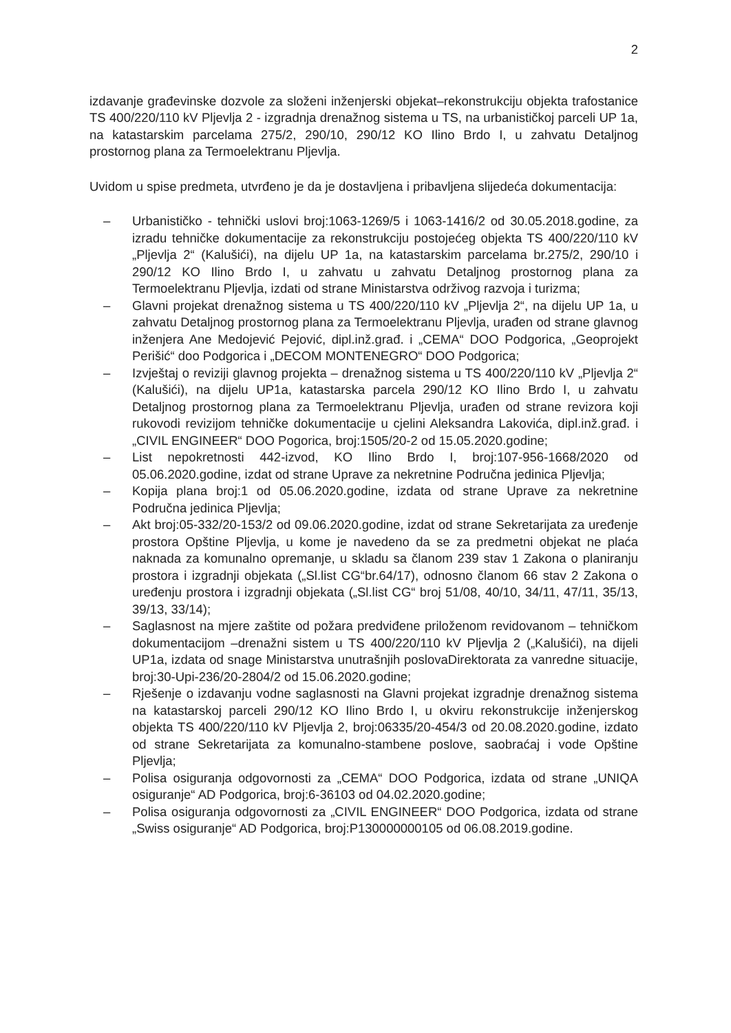2
izdavanje građevinske dozvole za složeni inženjerski objekat–rekonstrukciju objekta trafostanice TS 400/220/110 kV Pljevlja 2 - izgradnja drenažnog sistema u TS, na urbanističkoj parceli UP 1a, na katastarskim parcelama 275/2, 290/10, 290/12 KO Ilino Brdo I, u zahvatu Detaljnog prostornog plana za Termoelektranu Pljevlja.
Uvidom u spise predmeta, utvrđeno je da je dostavljena i pribavljena slijedeća dokumentacija:
– Urbanističko - tehnički uslovi broj:1063-1269/5 i 1063-1416/2 od 30.05.2018.godine, za izradu tehničke dokumentacije za rekonstrukciju postojećeg objekta TS 400/220/110 kV „Pljevlja 2“ (Kalušići), na dijelu UP 1a, na katastarskim parcelama br.275/2, 290/10 i 290/12 KO Ilino Brdo I, u zahvatu u zahvatu Detaljnog prostornog plana za Termoelektranu Pljevlja, izdati od strane Ministarstva održivog razvoja i turizma;
– Glavni projekat drenažnog sistema u TS 400/220/110 kV „Pljevlja 2“, na dijelu UP 1a, u zahvatu Detaljnog prostornog plana za Termoelektranu Pljevlja, urađen od strane glavnog inženjera Ane Medojević Pejović, dipl.inž.građ. i „CEMA“ DOO Podgorica, „Geoprojekt Perišić“ doo Podgorica i „DECOM MONTENEGRO“ DOO Podgorica;
– Izvještaj o reviziji glavnog projekta – drenažnog sistema u TS 400/220/110 kV „Pljevlja 2“ (Kalušići), na dijelu UP1a, katastarska parcela 290/12 KO Ilino Brdo I, u zahvatu Detaljnog prostornog plana za Termoelektranu Pljevlja, urađen od strane revizora koji rukovodi revizijom tehničke dokumentacije u cjelini Aleksandra Lakovića, dipl.inž.građ. i „CIVIL ENGINEER“ DOO Pogorica, broj:1505/20-2 od 15.05.2020.godine;
– List nepokretnosti 442-izvod, KO Ilino Brdo I, broj:107-956-1668/2020 od 05.06.2020.godine, izdat od strane Uprave za nekretnine Područna jedinica Pljevlja;
– Kopija plana broj:1 od 05.06.2020.godine, izdata od strane Uprave za nekretnine Područna jedinica Pljevlja;
– Akt broj:05-332/20-153/2 od 09.06.2020.godine, izdat od strane Sekretarijata za uređenje prostora Opštine Pljevlja, u kome je navedeno da se za predmetni objekat ne plaća naknada za komunalno opremanje, u skladu sa članom 239 stav 1 Zakona o planiranju prostora i izgradnji objekata („Sl.list CG“br.64/17), odnosno članom 66 stav 2 Zakona o uređenju prostora i izgradnji objekata („Sl.list CG“ broj 51/08, 40/10, 34/11, 47/11, 35/13, 39/13, 33/14);
– Saglasnost na mjere zaštite od požara predviđene priloženom revidovanom – tehničkom dokumentacijom –drenažni sistem u TS 400/220/110 kV Pljevlja 2 („Kalušići), na dijeli UP1a, izdata od snage Ministarstva unutrašnjih poslovaDirektorata za vanredne situacije, broj:30-Upi-236/20-2804/2 od 15.06.2020.godine;
– Rješenje o izdavanju vodne saglasnosti na Glavni projekat izgradnje drenažnog sistema na katastarskoj parceli 290/12 KO Ilino Brdo I, u okviru rekonstrukcije inženjerskog objekta TS 400/220/110 kV Pljevlja 2, broj:06335/20-454/3 od 20.08.2020.godine, izdato od strane Sekretarijata za komunalno-stambene poslove, saobraćaj i vode Opštine Pljevlja;
– Polisa osiguranja odgovornosti za „CEMA“ DOO Podgorica, izdata od strane „UNIQA osiguranje“ AD Podgorica, broj:6-36103 od 04.02.2020.godine;
– Polisa osiguranja odgovornosti za „CIVIL ENGINEER“ DOO Podgorica, izdata od strane „Swiss osiguranje“ AD Podgorica, broj:P130000000105 od 06.08.2019.godine.